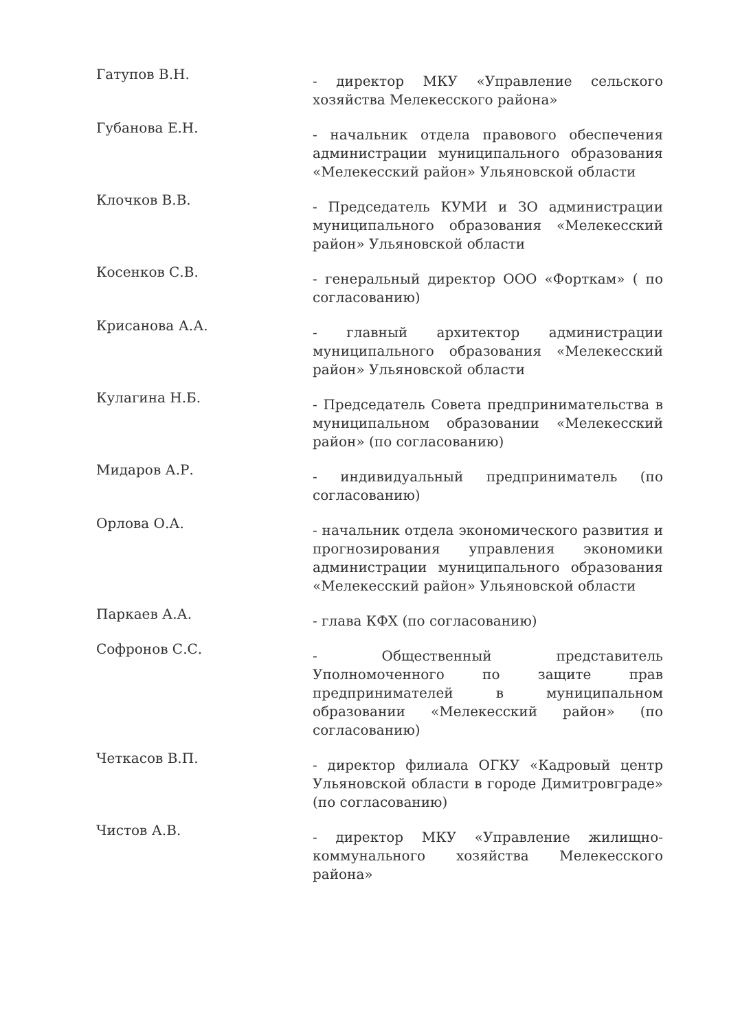Гатупов В.Н.
- директор МКУ «Управление сельского хозяйства Мелекесского района»
Губанова Е.Н.
- начальник отдела правового обеспечения администрации муниципального образования «Мелекесский район» Ульяновской области
Клочков В.В.
- Председатель КУМИ и ЗО администрации муниципального образования «Мелекесский район» Ульяновской области
Косенков С.В.
- генеральный директор ООО «Форткам» ( по согласованию)
Крисанова А.А.
- главный архитектор администрации муниципального образования «Мелекесский район» Ульяновской области
Кулагина Н.Б.
- Председатель Совета предпринимательства в муниципальном образовании «Мелекесский район» (по согласованию)
Мидаров А.Р.
- индивидуальный предприниматель (по согласованию)
Орлова О.А.
- начальник отдела экономического развития и прогнозирования управления экономики администрации муниципального образования «Мелекесский район» Ульяновской области
Паркаев А.А.
- глава КФХ (по согласованию)
Софронов С.С.
- Общественный представитель Уполномоченного по защите прав предпринимателей в муниципальном образовании «Мелекесский район» (по согласованию)
Четкасов В.П.
- директор филиала ОГКУ «Кадровый центр Ульяновской области в городе Димитровграде» (по согласованию)
Чистов А.В.
- директор МКУ «Управление жилищно-коммунального хозяйства Мелекесского района»